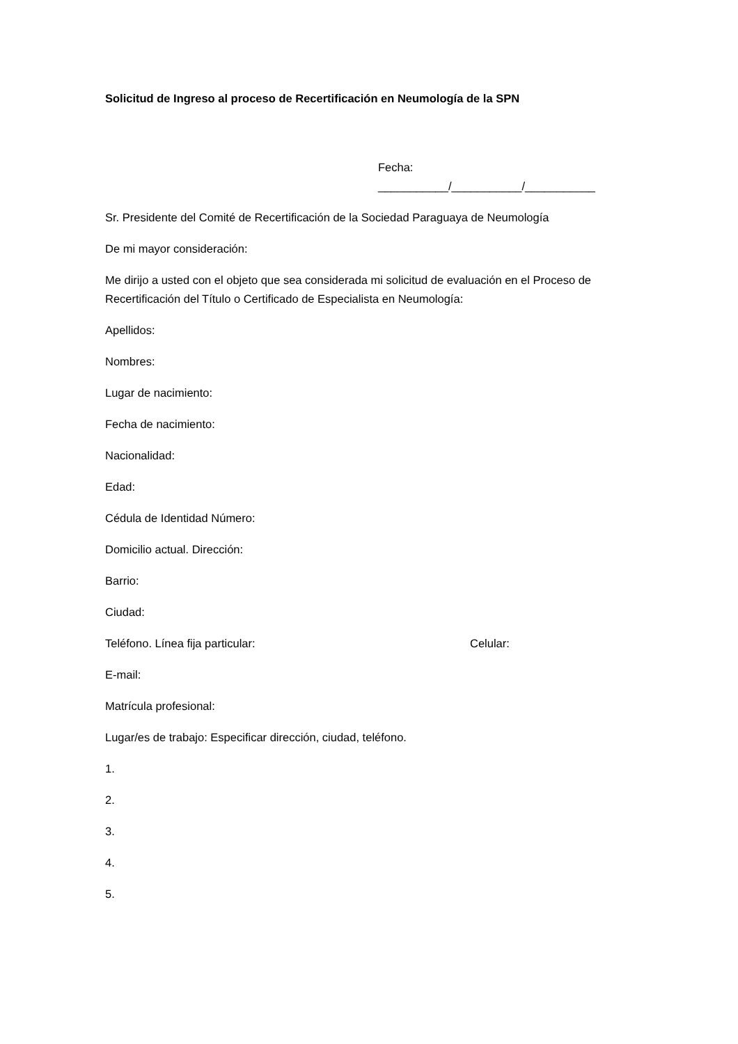Solicitud de Ingreso al proceso de Recertificación en Neumología de la SPN
Fecha: ___________/___________/___________
Sr. Presidente del Comité de Recertificación de la Sociedad Paraguaya de Neumología
De mi mayor consideración:
Me dirijo a usted con el objeto que sea considerada mi solicitud de evaluación en el Proceso de Recertificación del Título o Certificado de Especialista en Neumología:
Apellidos:
Nombres:
Lugar de nacimiento:
Fecha de nacimiento:
Nacionalidad:
Edad:
Cédula de Identidad Número:
Domicilio actual. Dirección:
Barrio:
Ciudad:
Teléfono. Línea fija particular: Celular:
E-mail:
Matrícula profesional:
Lugar/es de trabajo: Especificar dirección, ciudad, teléfono.
1.
2.
3.
4.
5.